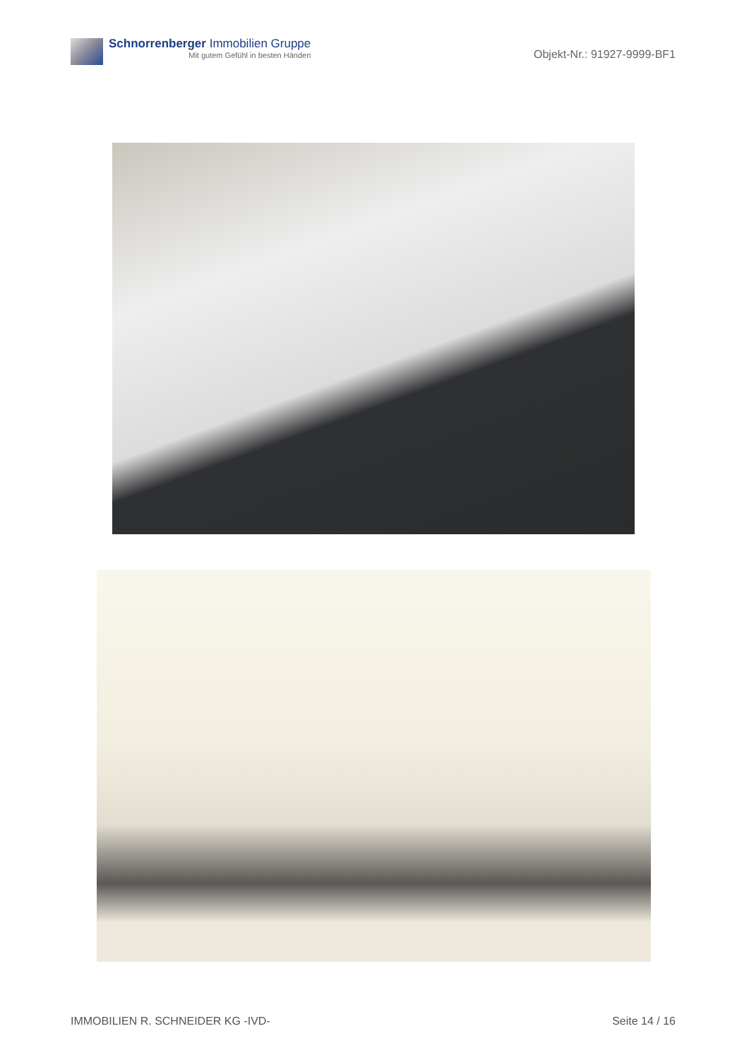Schnorrenberger Immobilien Gruppe
Mit gutem Gefühl in besten Händen
Objekt-Nr.: 91927-9999-BF1
IMMOBILIEN R. SCHNEIDER KG -IVD- Seite 14 / 16